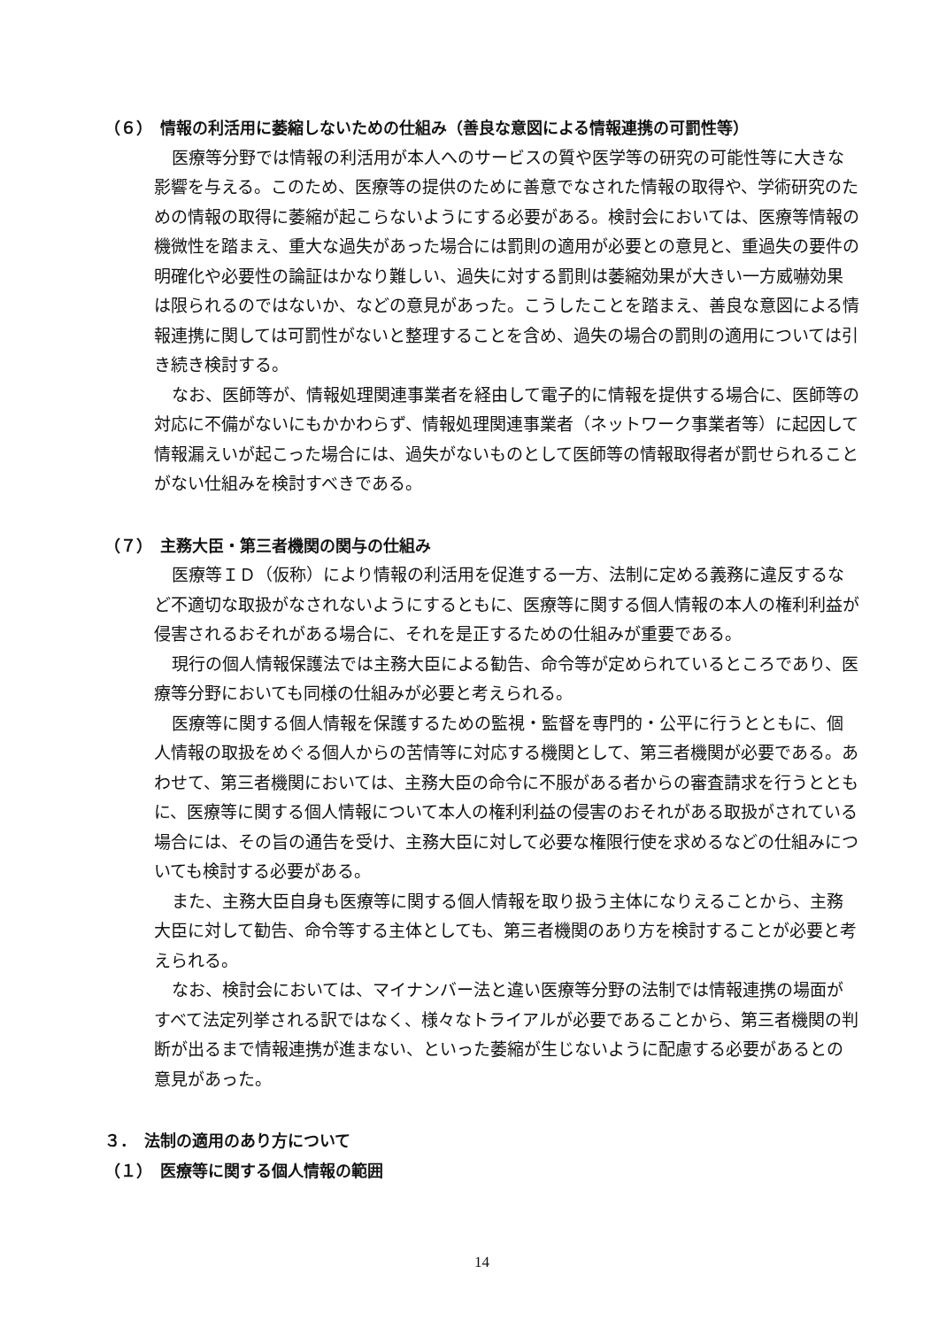（６）　情報の利活用に萎縮しないための仕組み（善良な意図による情報連携の可罰性等）
医療等分野では情報の利活用が本人へのサービスの質や医学等の研究の可能性等に大きな影響を与える。このため、医療等の提供のために善意でなされた情報の取得や、学術研究のための情報の取得に萎縮が起こらないようにする必要がある。検討会においては、医療等情報の機微性を踏まえ、重大な過失があった場合には罰則の適用が必要との意見と、重過失の要件の明確化や必要性の論証はかなり難しい、過失に対する罰則は萎縮効果が大きい一方威嚇効果は限られるのではないか、などの意見があった。こうしたことを踏まえ、善良な意図による情報連携に関しては可罰性がないと整理することを含め、過失の場合の罰則の適用については引き続き検討する。
なお、医師等が、情報処理関連事業者を経由して電子的に情報を提供する場合に、医師等の対応に不備がないにもかかわらず、情報処理関連事業者（ネットワーク事業者等）に起因して情報漏えいが起こった場合には、過失がないものとして医師等の情報取得者が罰せられることがない仕組みを検討すべきである。
（７）　主務大臣・第三者機関の関与の仕組み
医療等ＩＤ（仮称）により情報の利活用を促進する一方、法制に定める義務に違反するなど不適切な取扱がなされないようにするともに、医療等に関する個人情報の本人の権利利益が侵害されるおそれがある場合に、それを是正するための仕組みが重要である。
現行の個人情報保護法では主務大臣による勧告、命令等が定められているところであり、医療等分野においても同様の仕組みが必要と考えられる。
医療等に関する個人情報を保護するための監視・監督を専門的・公平に行うとともに、個人情報の取扱をめぐる個人からの苦情等に対応する機関として、第三者機関が必要である。あわせて、第三者機関においては、主務大臣の命令に不服がある者からの審査請求を行うとともに、医療等に関する個人情報について本人の権利利益の侵害のおそれがある取扱がされている場合には、その旨の通告を受け、主務大臣に対して必要な権限行使を求めるなどの仕組みについても検討する必要がある。
また、主務大臣自身も医療等に関する個人情報を取り扱う主体になりえることから、主務大臣に対して勧告、命令等する主体としても、第三者機関のあり方を検討することが必要と考えられる。
なお、検討会においては、マイナンバー法と違い医療等分野の法制では情報連携の場面がすべて法定列挙される訳ではなく、様々なトライアルが必要であることから、第三者機関の判断が出るまで情報連携が進まない、といった萎縮が生じないように配慮する必要があるとの意見があった。
３．　法制の適用のあり方について
（１）　医療等に関する個人情報の範囲
14